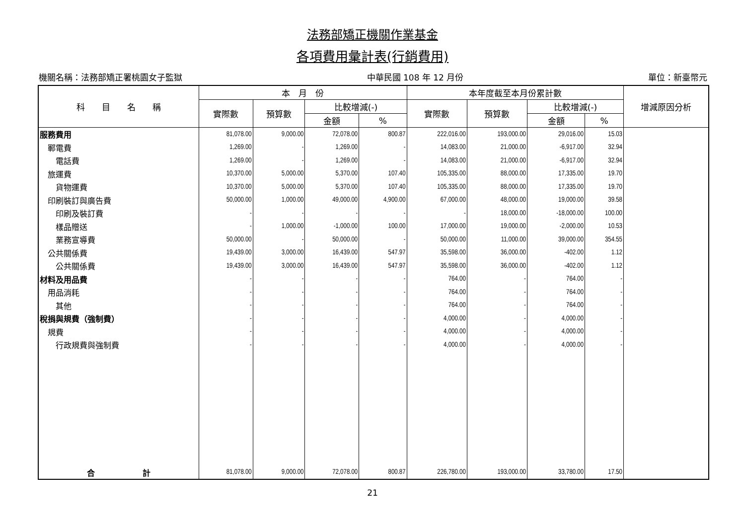法務部矯正機關作業基金
各項費用彙計表(行銷費用)
機關名稱：法務部矯正署桃園女子監獄 中華民國 108 年 12 月份 單位：新臺幣元
| 科 目 名 稱 | 本 月 份 | | | | 本年度截至本月份累計數 | | | | 增減原因分析 |
| --- | --- | --- | --- | --- | --- | --- | --- | --- | --- |
| | 實際數 | 預算數 | 比較增減(-) | | 實際數 | 預算數 | 比較增減(-) | | |
| | | | 金額 | % | | | 金額 | % | |
| 服務費用 | 81,078.00 | 9,000.00 | 72,078.00 | 800.87 | 222,016.00 | 193,000.00 | 29,016.00 | 15.03 | |
| 鄆電費 | 1,269.00 | - | 1,269.00 | - | 14,083.00 | 21,000.00 | -6,917.00 | 32.94 | |
| 電話費 | 1,269.00 | - | 1,269.00 | - | 14,083.00 | 21,000.00 | -6,917.00 | 32.94 | |
| 旅運費 | 10,370.00 | 5,000.00 | 5,370.00 | 107.40 | 105,335.00 | 88,000.00 | 17,335.00 | 19.70 | |
| 貨物運費 | 10,370.00 | 5,000.00 | 5,370.00 | 107.40 | 105,335.00 | 88,000.00 | 17,335.00 | 19.70 | |
| 印刷裝訂與廣告費 | 50,000.00 | 1,000.00 | 49,000.00 | 4,900.00 | 67,000.00 | 48,000.00 | 19,000.00 | 39.58 | |
| 印刷及裝訂費 | - | - | - | - | - | 18,000.00 | -18,000.00 | 100.00 | |
| 樣品贈送 | - | 1,000.00 | -1,000.00 | 100.00 | 17,000.00 | 19,000.00 | -2,000.00 | 10.53 | |
| 業務宣導費 | 50,000.00 | - | 50,000.00 | - | 50,000.00 | 11,000.00 | 39,000.00 | 354.55 | |
| 公共關係費 | 19,439.00 | 3,000.00 | 16,439.00 | 547.97 | 35,598.00 | 36,000.00 | -402.00 | 1.12 | |
| 公共關係費 | 19,439.00 | 3,000.00 | 16,439.00 | 547.97 | 35,598.00 | 36,000.00 | -402.00 | 1.12 | |
| 材料及用品費 | - | - | - | - | 764.00 | - | 764.00 | - | |
| 用品消耗 | - | - | - | - | 764.00 | - | 764.00 | - | |
| 其他 | - | - | - | - | 764.00 | - | 764.00 | - | |
| 稅捐與規費（強制費） | - | - | - | - | 4,000.00 | - | 4,000.00 | - | |
| 規費 | - | - | - | - | 4,000.00 | - | 4,000.00 | - | |
| 行政規費與強制費 | - | - | - | - | 4,000.00 | - | 4,000.00 | - | |
| 合 計 | 81,078.00 | 9,000.00 | 72,078.00 | 800.87 | 226,780.00 | 193,000.00 | 33,780.00 | 17.50 | |
21